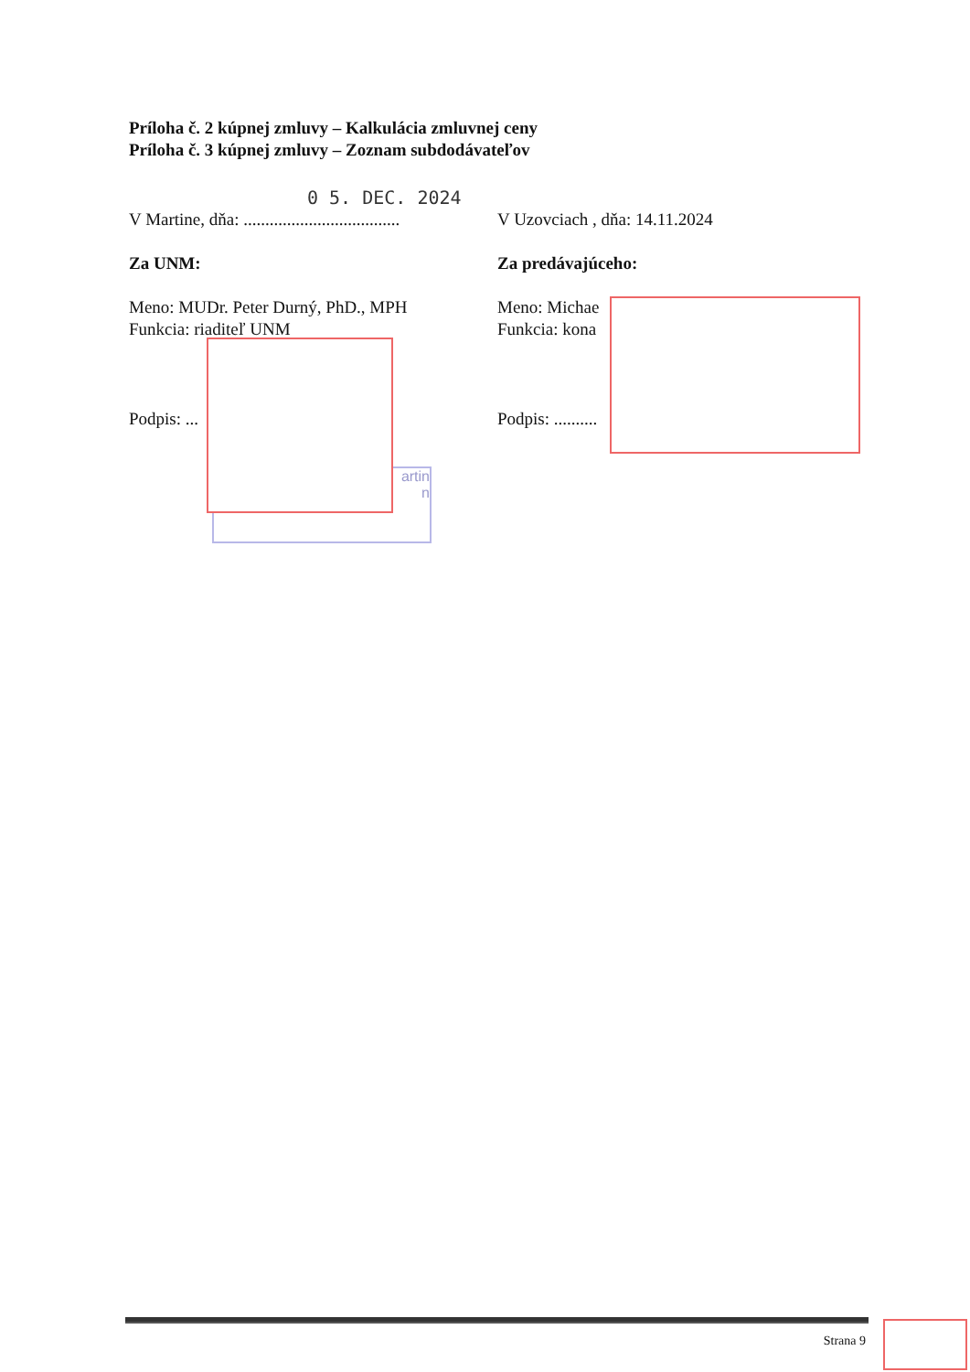Príloha č. 2 kúpnej zmluvy – Kalkulácia zmluvnej ceny
Príloha č. 3 kúpnej zmluvy – Zoznam subdodávateľov
0 5. DEC. 2024
V Martine, dňa: ....................................
V Uzovciach , dňa: 14.11.2024
Za UNM: Za predávajúceho:
Meno: MUDr. Peter Durný, PhD., MPH
Funkcia: riaditeľ UNM
Meno: Michae
Funkcia: kona
Podpis: ... Podpis: ..........
artin
n
Strana 9